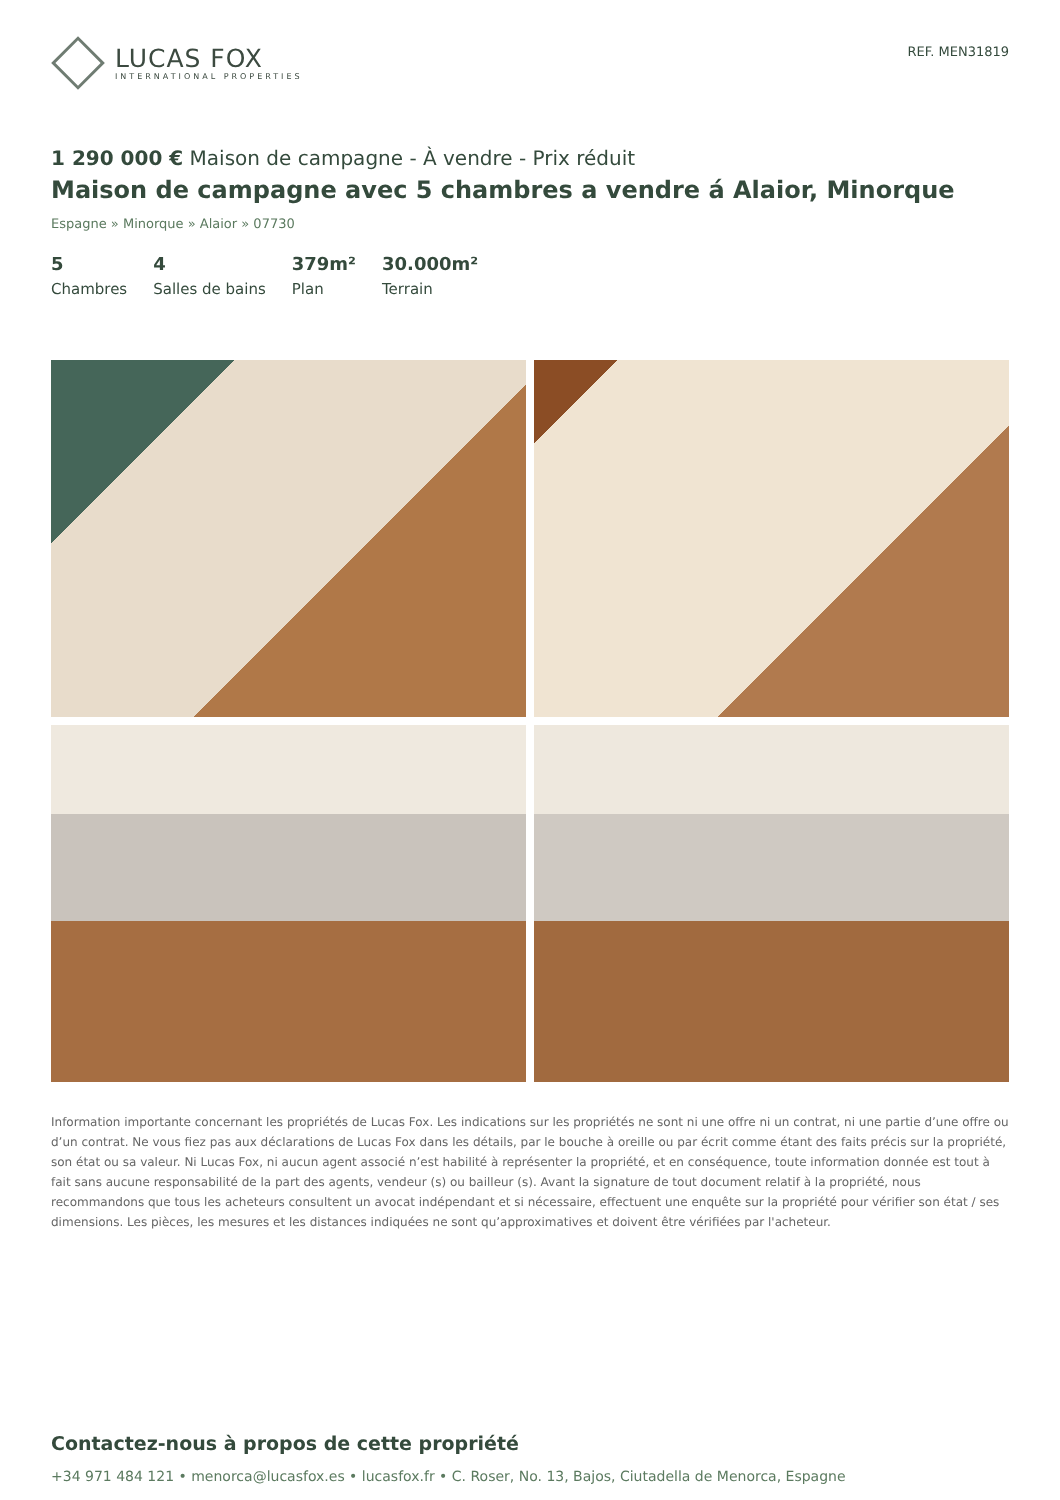LUCAS FOX
INTERNATIONAL PROPERTIES
REF. MEN31819
1 290 000 € Maison de campagne - À vendre - Prix réduit
Maison de campagne avec 5 chambres a vendre á Alaior, Minorque
Espagne » Minorque » Alaior » 07730
5
Chambres
4
Salles de bains
379m²
Plan
30.000m²
Terrain
Information importante concernant les propriétés de Lucas Fox. Les indications sur les propriétés ne sont ni une offre ni un contrat, ni une partie d’une offre ou d’un contrat. Ne vous fiez pas aux déclarations de Lucas Fox dans les détails, par le bouche à oreille ou par écrit comme étant des faits précis sur la propriété, son état ou sa valeur. Ni Lucas Fox, ni aucun agent associé n’est habilité à représenter la propriété, et en conséquence, toute information donnée est tout à fait sans aucune responsabilité de la part des agents, vendeur (s) ou bailleur (s). Avant la signature de tout document relatif à la propriété, nous recommandons que tous les acheteurs consultent un avocat indépendant et si nécessaire, effectuent une enquête sur la propriété pour vérifier son état / ses dimensions. Les pièces, les mesures et les distances indiquées ne sont qu’approximatives et doivent être vérifiées par l'acheteur.
Contactez-nous à propos de cette propriété
+34 971 484 121 • menorca@lucasfox.es • lucasfox.fr • C. Roser, No. 13, Bajos, Ciutadella de Menorca, Espagne